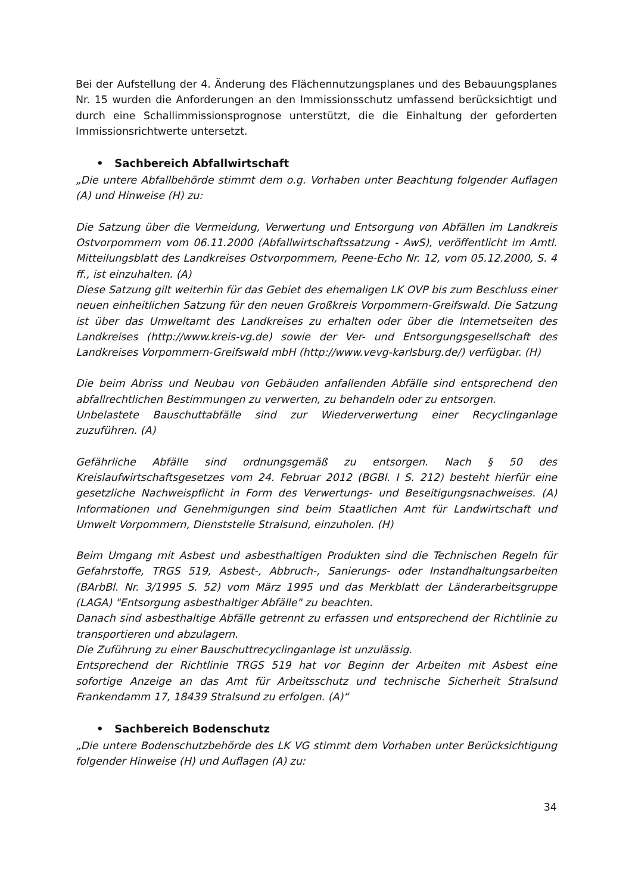Bei der Aufstellung der 4. Änderung des Flächennutzungsplanes und des Bebauungsplanes Nr. 15 wurden die Anforderungen an den Immissionsschutz umfassend berücksichtigt und durch eine Schallimmissionsprognose unterstützt, die die Einhaltung der geforderten Immissionsrichtwerte untersetzt.
• Sachbereich Abfallwirtschaft
„Die untere Abfallbehörde stimmt dem o.g. Vorhaben unter Beachtung folgender Auflagen (A) und Hinweise (H) zu:
Die Satzung über die Vermeidung, Verwertung und Entsorgung von Abfällen im Landkreis Ostvorpommern vom 06.11.2000 (Abfallwirtschaftssatzung - AwS), veröffentlicht im Amtl. Mitteilungsblatt des Landkreises Ostvorpommern, Peene-Echo Nr. 12, vom 05.12.2000, S. 4 ff., ist einzuhalten. (A)
Diese Satzung gilt weiterhin für das Gebiet des ehemaligen LK OVP bis zum Beschluss einer neuen einheitlichen Satzung für den neuen Großkreis Vorpommern-Greifswald. Die Satzung ist über das Umweltamt des Landkreises zu erhalten oder über die Internetseiten des Landkreises (http://www.kreis-vg.de) sowie der Ver- und Entsorgungsgesellschaft des Landkreises Vorpommern-Greifswald mbH (http://www.vevg-karlsburg.de/) verfügbar. (H)
Die beim Abriss und Neubau von Gebäuden anfallenden Abfälle sind entsprechend den abfallrechtlichen Bestimmungen zu verwerten, zu behandeln oder zu entsorgen.
Unbelastete Bauschuttabfälle sind zur Wiederverwertung einer Recyclinganlage zuzuführen. (A)
Gefährliche Abfälle sind ordnungsgemäß zu entsorgen. Nach § 50 des Kreislaufwirtschaftsgesetzes vom 24. Februar 2012 (BGBl. I S. 212) besteht hierfür eine gesetzliche Nachweispflicht in Form des Verwertungs- und Beseitigungsnachweises. (A) Informationen und Genehmigungen sind beim Staatlichen Amt für Landwirtschaft und Umwelt Vorpommern, Dienststelle Stralsund, einzuholen. (H)
Beim Umgang mit Asbest und asbesthaltigen Produkten sind die Technischen Regeln für Gefahrstoffe, TRGS 519, Asbest-, Abbruch-, Sanierungs- oder Instandhaltungsarbeiten (BArbBl. Nr. 3/1995 S. 52) vom März 1995 und das Merkblatt der Länderarbeitsgruppe (LAGA) "Entsorgung asbesthaltiger Abfälle" zu beachten.
Danach sind asbesthaltige Abfälle getrennt zu erfassen und entsprechend der Richtlinie zu transportieren und abzulagern.
Die Zuführung zu einer Bauschuttrecyclinganlage ist unzulässig.
Entsprechend der Richtlinie TRGS 519 hat vor Beginn der Arbeiten mit Asbest eine sofortige Anzeige an das Amt für Arbeitsschutz und technische Sicherheit Stralsund Frankendamm 17, 18439 Stralsund zu erfolgen. (A)“
• Sachbereich Bodenschutz
„Die untere Bodenschutzbehörde des LK VG stimmt dem Vorhaben unter Berücksichtigung folgender Hinweise (H) und Auflagen (A) zu:
34